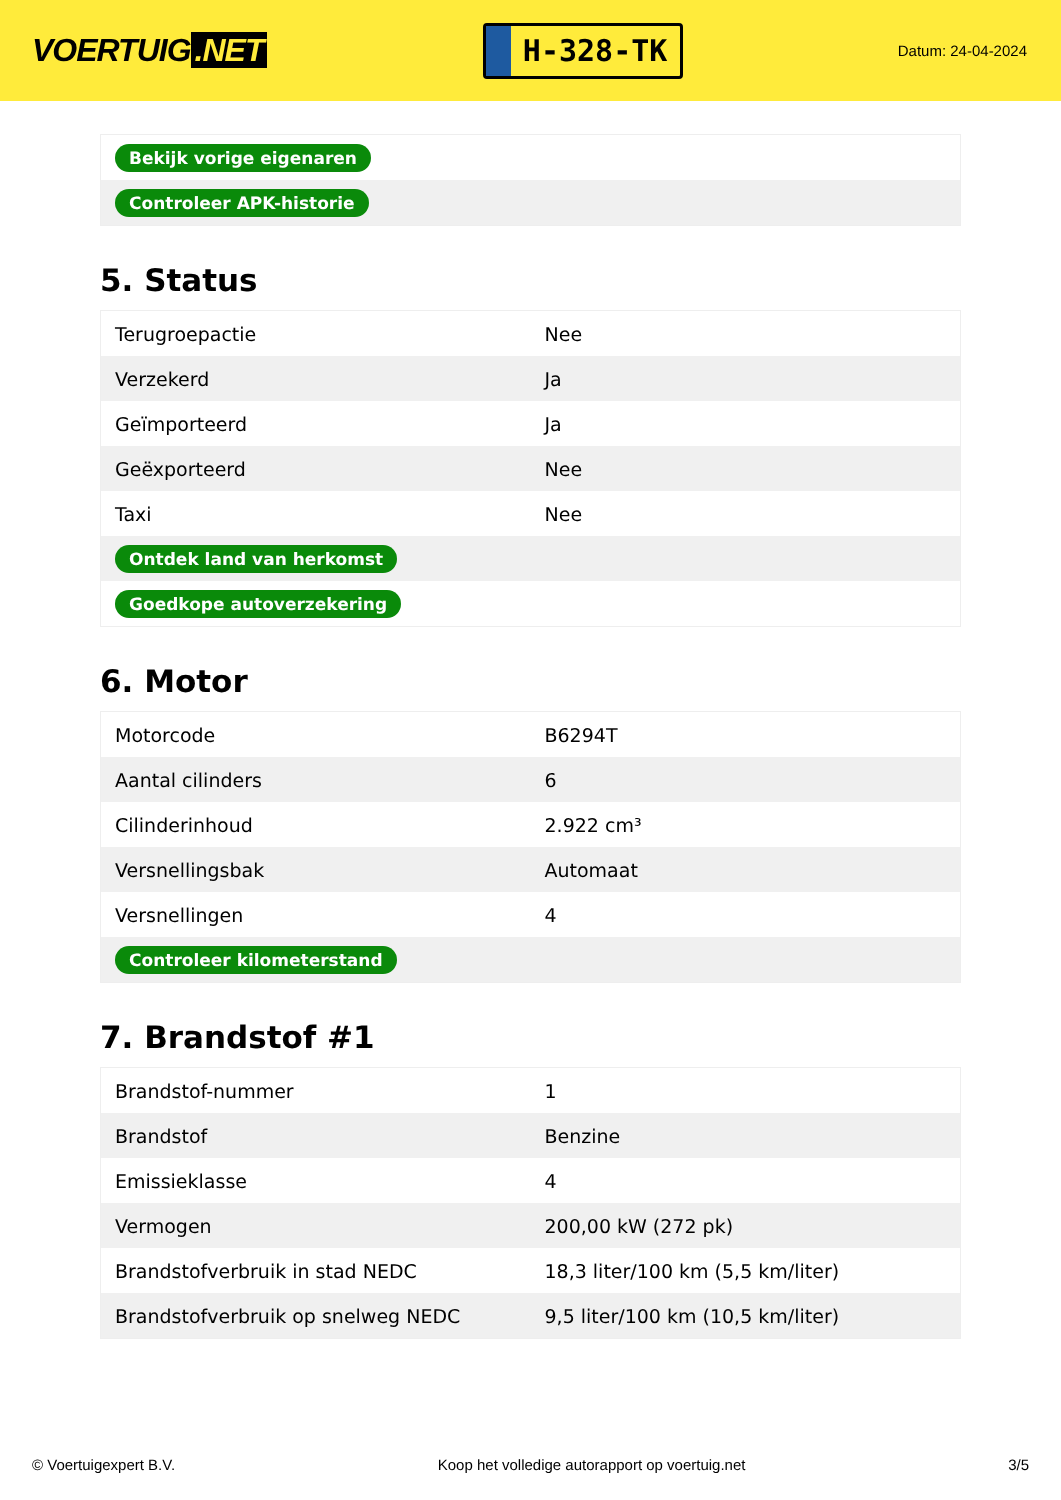VOERTUIG.NET
H-328-TK
Datum: 24-04-2024
| Bekijk vorige eigenaren |
| Controleer APK-historie |
5. Status
| Terugroepactie | Nee |
| Verzekerd | Ja |
| Geïmporteerd | Ja |
| Geëxporteerd | Nee |
| Taxi | Nee |
| Ontdek land van herkomst | |
| Goedkope autoverzekering | |
6. Motor
| Motorcode | B6294T |
| Aantal cilinders | 6 |
| Cilinderinhoud | 2.922 cm³ |
| Versnellingsbak | Automaat |
| Versnellingen | 4 |
| Controleer kilometerstand | |
7. Brandstof #1
| Brandstof-nummer | 1 |
| Brandstof | Benzine |
| Emissieklasse | 4 |
| Vermogen | 200,00 kW (272 pk) |
| Brandstofverbruik in stad NEDC | 18,3 liter/100 km (5,5 km/liter) |
| Brandstofverbruik op snelweg NEDC | 9,5 liter/100 km (10,5 km/liter) |
© Voertuigexpert B.V. Koop het volledige autorapport op voertuig.net 3/5